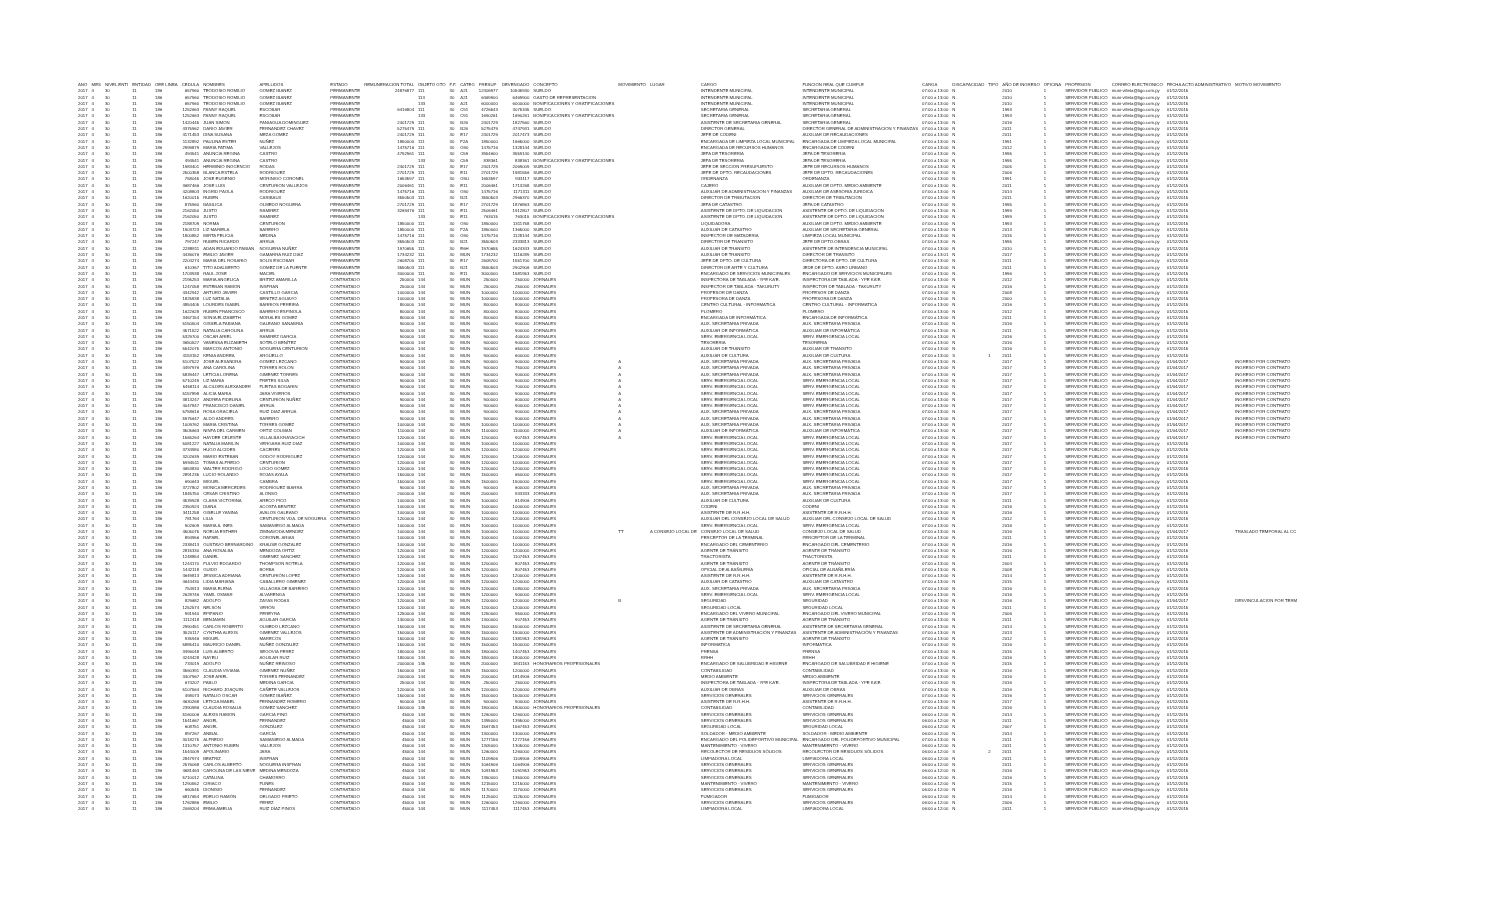| ANO | MES | NIVEL ENTI | ENTIDAD | OEE LINEA | CEDULA | NOMBRES | APELLIDOS | ESTADO | REMUNERACION TOTAL | OBJETO GTO | F.F. | CATEG | PRESUP | DEVENGADO | CONCEPTO | MOVIMIENTO | LUGAR | CARGO | FUNCION REAL QUE CUMPLE | CARGA | DISCAPACIDAD | TIPO | AÑO DE INGRESO | OFICINA | PROFESION | CORREO ELECTRONICO | FECHA ACTO ADMINISTRATIVO | MOTIVO MOVIMIENTO |
| --- | --- | --- | --- | --- | --- | --- | --- | --- | --- | --- | --- | --- | --- | --- | --- | --- | --- | --- | --- | --- | --- | --- | --- | --- | --- | --- | --- | --- |
| 2017 | 4 | 30 | 11 | 186 | 657960 | TEODOSIO ROMILIO | GOMEZ IBANEZ | PERMANENTE | 24876877 | 111 | 30 | A21 | 12406977 | 10545930 | SUELDO | | | INTENDENTE MUNICIPAL | INTENDENTE MUNICIPAL | 07:00 a 13:00 | N | | 2010 | 1 | SERVIDOR PUBLICO | muni-villeta@tigo.com.py | 01/12/2015 | |
| 2017 | 4 | 30 | 11 | 186 | 657960 | TEODOSIO ROMILIO | GOMEZ IBANEZ | PERMANENTE | | 113 | 30 | A21 | 6469900 | 6469900 | GASTO DE REPRESENTACION | | | INTENDENTE MUNICIPAL | INTENDENTE MUNICIPAL | 07:00 a 13:00 | N | | 2010 | 1 | SERVIDOR PUBLICO | muni-villeta@tigo.com.py | 01/12/2015 | |
| 2017 | 4 | 30 | 11 | 186 | 657960 | TEODOSIO ROMILIO | GOMEZ IBANEZ | PERMANENTE | | 133 | 30 | A21 | 6000000 | 6000000 | BONIFICACIONES Y GRATIFICACIONES | | | INTENDENTE MUNICIPAL | INTENDENTE MUNICIPAL | 07:00 a 13:00 | N | | 2010 | 1 | SERVIDOR PUBLICO | muni-villeta@tigo.com.py | 01/12/2015 | |
| 2017 | 4 | 30 | 11 | 186 | 1252663 | FANNY RAQUEL | ESCOBAR | PERMANENTE | 6416804 | 111 | 30 | C91 | 4726543 | 3075345 | SUELDO | | | SECRETARIA GENERAL | SECRETARIA GENERAL | 07:00 a 13:00 | N | | 1993 | 1 | SERVIDOR PUBLICO | muni-villeta@tigo.com.py | 01/12/2015 | |
| 2017 | 4 | 30 | 11 | 186 | 1252663 | FANNY RAQUEL | ESCOBAR | PERMANENTE | | 133 | 30 | C91 | 1690261 | 1690261 | BONIFICACIONES Y GRATIFICACIONES | | | SECRETARIA GENERAL | SECRETARIA GENERAL | 07:00 a 13:00 | N | | 1993 | 1 | SERVIDOR PUBLICO | muni-villeta@tigo.com.py | 01/12/2015 | |
| 2017 | 4 | 30 | 11 | 186 | 1420445 | JUAN SIMON | PANIAGUA DOMINGUEZ | PERMANENTE | 2401729 | 111 | 30 | B26 | 2401729 | 1827560 | SUELDO | | | ASISTENTE DE SECRETARIA GENERAL | SECRETARIA GENERAL | 07:00 a 13:00 | N | | 2016 | 1 | SERVIDOR PUBLICO | muni-villeta@tigo.com.py | 01/12/2015 | |
| 2017 | 4 | 30 | 11 | 186 | 4375962 | DARIO JAVIER | FERNANDEZ CHAVEZ | PERMANENTE | 5275479 | 111 | 30 | B26 | 5275479 | 4747931 | SUELDO | | | DIRECTOR GENERAL | DIRECTOR GENERAL DE ADMINISTRACION Y FINANZAS | 07:00 a 13:00 | N | | 2011 | 1 | SERVIDOR PUBLICO | muni-villeta@tigo.com.py | 01/12/2015 | |
| 2017 | 4 | 30 | 11 | 186 | 4171453 | DINA SUSANA | MEZA GOMEZ | PERMANENTE | 2401729 | 111 | 30 | E17 | 2401729 | 2017473 | SUELDO | | | JEFE DE CODENI | AUXILIAR DE RECAUDACIONES | 07:00 a 13:00 | N | | 2011 | 1 | SERVIDOR PUBLICO | muni-villeta@tigo.com.py | 01/12/2015 | |
| 2017 | 4 | 30 | 11 | 186 | 1132892 | PAULINA ESTER | NUÑEZ | PERMANENTE | 1850000 | 111 | 30 | F2A | 1850000 | 1665000 | SUELDO | | | ENCARGADA DE LIMPIEZA LOCAL MUNICIPAL | ENCARGADA DE LIMPIEZA LOCAL MUNICIPAL | 07:00 a 13:00 | N | | 1991 | 1 | SERVIDOR PUBLICO | muni-villeta@tigo.com.py | 01/12/2015 | |
| 2017 | 4 | 30 | 11 | 186 | 2999879 | MARIA FATIMA | VALLEJOS | PERMANENTE | 1475716 | 111 | 30 | G90 | 1475716 | 1328144 | SUELDO | | | ENCARGADA DE RECURSOS HUMANOS | ENCARGADA DE CODENI | 07:00 a 13:00 | N | | 2012 | 1 | SERVIDOR PUBLICO | muni-villeta@tigo.com.py | 01/12/2015 | |
| 2017 | 4 | 30 | 11 | 186 | 494541 | ANUNCIA REGINA | CASTRO | PERMANENTE | 4792961 | 111 | 30 | C59 | 3954600 | 3559140 | SUELDO | | | JEFA DE TESORERIA | JEFA DE TESORERIA | 07:00 a 13:00 | N | | 1995 | 1 | SERVIDOR PUBLICO | muni-villeta@tigo.com.py | 01/12/2015 | |
| 2017 | 4 | 30 | 11 | 186 | 494541 | ANUNCIA REGINA | CASTRO | PERMANENTE | | 133 | 30 | C59 | 838361 | 838361 | BONIFICACIONES Y GRATIFICACIONES | | | JEFA DE TESORERIA | JEFA DE TESORERIA | 07:00 a 13:00 | N | | 1995 | 1 | SERVIDOR PUBLICO | muni-villeta@tigo.com.py | 01/12/2015 | |
| 2017 | 4 | 30 | 11 | 186 | 1983401 | HERMINIO INOCENCIO | RODAS | PERMANENTE | 2401729 | 111 | 30 | E17 | 2401729 | 2069009 | SUELDO | | | JEFE DE SECCION PRESUPUESTO | JEFE DE RECURSOS HUMANOS | 07:00 a 13:00 | N | | 2005 | 1 | SERVIDOR PUBLICO | muni-villeta@tigo.com.py | 01/12/2015 | |
| 2017 | 4 | 30 | 11 | 186 | 2500358 | BLANCA ESTELA | RODRIGUEZ | PERMANENTE | 2701729 | 111 | 30 | E11 | 2701729 | 1981556 | SUELDO | | | JEFE DE DPTO. RECAUDACIONES | JEFE DE DPTO. RECAUDACIONES | 07:00 a 13:00 | N | | 2006 | 1 | SERVIDOR PUBLICO | muni-villeta@tigo.com.py | 01/12/2015 | |
| 2017 | 4 | 30 | 11 | 186 | 758045 | JOSE EUGENIO | MORINIGO CORONEL | PERMANENTE | 1653597 | 111 | 30 | G9U | 1653597 | 933117 | SUELDO | | | ORDENANZA | ORDENANZA | 07:00 a 13:00 | N | | 1991 | 1 | SERVIDOR PUBLICO | muni-villeta@tigo.com.py | 01/12/2015 | |
| 2017 | 4 | 30 | 11 | 186 | 3687466 | JOSE LUIS | CENTURION VALLEJOS | PERMANENTE | 2006461 | 111 | 30 | E11 | 2006461 | 1713268 | SUELDO | | | CAJERO | AUXILIAR DE DPTO. MEDIO AMBIENTE | 07:00 a 13:00 | N | | 2011 | 1 | SERVIDOR PUBLICO | muni-villeta@tigo.com.py | 01/12/2015 | |
| 2017 | 4 | 30 | 11 | 186 | 4208803 | INGRID PAOLA | RODRIGUEZ | PERMANENTE | 1475716 | 111 | 30 | G90 | 1475716 | 1171311 | SUELDO | | | AUXILIAR DE ADMINISTRACION Y FINANZAS | AUXILIAR DE ASESORIA JURIDICA | 07:00 a 13:00 | N | | 2014 | 1 | SERVIDOR PUBLICO | muni-villeta@tigo.com.py | 01/12/2015 | |
| 2017 | 4 | 30 | 11 | 186 | 1620015 | RUBEN | CARIBAUX | PERMANENTE | 3550503 | 111 | 30 | B21 | 3550503 | 2966370 | SUELDO | | | DIRECTOR DE TRIBUTACION | DIRECTOR DE TRIBUTACION | 07:00 a 13:00 | N | | 2011 | 1 | SERVIDOR PUBLICO | muni-villeta@tigo.com.py | 01/12/2015 | |
| 2017 | 4 | 30 | 11 | 186 | 875960 | BASILICA | OLMEDO NOGUERA | PERMANENTE | 2701729 | 111 | 30 | E17 | 2701729 | 1876863 | SUELDO | | | JEFA DE CATASTRO | JEFA DE CATASTRO | 07:00 a 13:00 | N | | 1995 | 1 | SERVIDOR PUBLICO | muni-villeta@tigo.com.py | 01/12/2015 | |
| 2017 | 4 | 30 | 11 | 186 | 2162050 | JUSTO | RAMIREZ | PERMANENTE | 3269476 | 111 | 30 | E11 | 2506461 | 1912807 | SUELDO | | | ASISTENTE DE DPTO. DE LIQUIDACION | ASISTENTE DE DPTO. DE LIQUIDACION | 07:00 a 13:00 | N | | 1999 | 1 | SERVIDOR PUBLICO | muni-villeta@tigo.com.py | 01/12/2015 | |
| 2017 | 4 | 30 | 11 | 186 | 2162050 | JUSTO | RAMIREZ | PERMANENTE | | 133 | 30 | E11 | 763015 | 763015 | BONIFICACIONES Y GRATIFICACIONES | | | ASISTENTE DE DPTO. DE LIQUIDACION | ASISTENTE DE DPTO. DE LIQUIDACION | 07:00 a 13:00 | N | | 1999 | 1 | SERVIDOR PUBLICO | muni-villeta@tigo.com.py | 01/12/2015 | |
| 2017 | 4 | 30 | 11 | 186 | 2188709 | NORMA | CENTURION | PERMANENTE | 1850000 | 111 | 30 | G90 | 1850000 | 1311758 | SUELDO | | | LIQUIDADORA | AUXILIAR DE DPTO. MEDIO AMBIENTE | 07:00 a 13:00 | N | | 1993 | 1 | SERVIDOR PUBLICO | muni-villeta@tigo.com.py | 01/12/2015 | |
| 2017 | 4 | 30 | 11 | 186 | 1903723 | LIZ MARIELA | BAREIRO | PERMANENTE | 1850000 | 111 | 30 | F2A | 1850000 | 1365000 | SUELDO | | | AUXILIAR DE CATASTRO | AUXILIAR DE SECRETARIA GENERAL | 07:00 a 13:00 | N | | 2013 | 1 | SERVIDOR PUBLICO | muni-villeta@tigo.com.py | 01/12/2015 | |
| 2017 | 4 | 30 | 11 | 186 | 1800852 | MIRTA FELICIA | MEDINA | PERMANENTE | 1475716 | 111 | 30 | G90 | 1475716 | 1128144 | SUELDO | | | INSPECTOR DE MATADERIA | LIMPIEZA LOCAL MUNICIPAL | 07:00 a 13:00 | N | | 2015 | 1 | SERVIDOR PUBLICO | muni-villeta@tigo.com.py | 01/12/2015 | |
| 2017 | 4 | 30 | 11 | 186 | 797247 | RUBEN RICARDO | ARRUA | PERMANENTE | 3550503 | 111 | 30 | B21 | 3550503 | 2333813 | SUELDO | | | DIRECTOR DE TRANSITO | JEFE DE DPTO.OBRAS | 07:00 a 13:00 | N | | 1995 | 1 | SERVIDOR PUBLICO | muni-villeta@tigo.com.py | 01/12/2015 | |
| 2017 | 4 | 30 | 11 | 186 | 2288811 | ADAN EDUARDO FABIAN | NOGUERA NUÑEZ | PERMANENTE | 1970655 | 111 | 30 | E6H | 1970655 | 1624343 | SUELDO | | | AUXILIAR DE TRANSITO | ASISTENTE DE INTENDENCIA MUNICIPAL | 07:00 a 13:00 | N | | 2010 | 1 | SERVIDOR PUBLICO | muni-villeta@tigo.com.py | 01/12/2015 | |
| 2017 | 4 | 30 | 11 | 186 | 4436076 | EMILIO JAVIER | GAMARRA RUIZ DIAZ | PERMANENTE | 1734232 | 111 | 30 | MUN | 1734232 | 1116289 | SUELDO | | | AUXILIAR DE TRANSITO | DIRECTOR DE TRANSITO | 07:00 a 13:01 | N | | 2017 | 1 | SERVIDOR PUBLICO | muni-villeta@tigo.com.py | 01/12/2015 | |
| 2017 | 4 | 30 | 11 | 186 | 2204274 | MARIA DEL ROSARIO | SOLIS ESCOBAR | PERMANENTE | 2608700 | 111 | 30 | E17 | 2608700 | 1551700 | SUELDO | | | JEFE DE DPTO. DE CULTURA | DIRECTORA DE DPTO. DE CULTURA | 07:00 a 13:00 | N | | 2011 | 1 | SERVIDOR PUBLICO | muni-villeta@tigo.com.py | 01/12/2015 | |
| 2017 | 4 | 30 | 11 | 186 | 610367 | TITO ADALBERTO | GOMEZ DE LA FUENTE | PERMANENTE | 3550503 | 111 | 30 | B21 | 3550503 | 2902906 | SUELDO | | | DIRECTOR DE ARTE Y CULTURA | JEDE DE DPTO. ASEO URBANO | 07:00 a 13:00 | N | | 2011 | 1 | SERVIDOR PUBLICO | muni-villeta@tigo.com.py | 01/12/2015 | |
| 2017 | 4 | 30 | 11 | 186 | 1703938 | RAUL JOSE | MACIEL | PERMANENTE | 3000000 | 111 | 30 | E11 | 3000000 | 1581953 | SUELDO | | | ENCARGADO DE SERVICIOS MUNICIPALES | ENCARGADO DE SERVICIOS MUNICIPALES | 07:00 a 13:00 | N | | 1996 | 1 | SERVIDOR PUBLICO | muni-villeta@tigo.com.py | 01/12/2015 | |
| 2017 | 4 | 30 | 11 | 186 | 2195253 | MARIA ANGELICA | BRITEZ AMARILLA | CONTRATADO | 250000 | 144 | 30 | MUN | 250000 | 250000 | JORNALES | | | INSPECTORA DE TABLADA - YPE KA'E. | INSPECTORA DE TABLADA - YPE KA'E. | 07:00 a 13:00 | N | | 2012 | 1 | SERVIDOR PUBLICO | muni-villeta@tigo.com.py | 01/12/2015 | |
| 2017 | 4 | 30 | 11 | 186 | 1247058 | ESTEBAN RAMON | INSFRAN | CONTRATADO | 250000 | 144 | 30 | MUN | 250000 | 250000 | JORNALES | | | INSPECTOR DE TABLADA - TAKURUTY | INSPECTOR DE TABLADA - TAKURUTY | 07:00 a 13:00 | N | | 2016 | 1 | SERVIDOR PUBLICO | muni-villeta@tigo.com.py | 01/12/2015 | |
| 2017 | 4 | 30 | 11 | 186 | 4342942 | ARTURO JAVIER | CASTILLO GARCIA | CONTRATADO | 1000000 | 144 | 30 | MUN | 1000000 | 1000000 | JORNALES | | | PROFESOR DE DANZA | PROFESOR DE DANZA | 07:00 a 13:00 | N | | 2008 | 1 | SERVIDOR PUBLICO | muni-villeta@tigo.com.py | 01/12/2015 | |
| 2017 | 4 | 30 | 11 | 186 | 1825838 | LUZ NATALIA | BENITEZ AGUAYO | CONTRATADO | 1000000 | 144 | 30 | MUN | 1000000 | 1000000 | JORNALES | | | PROFESORA DE DANZA | PROFESORA DE DANZA | 07:00 a 13:00 | N | | 2000 | 1 | SERVIDOR PUBLICO | muni-villeta@tigo.com.py | 01/12/2015 | |
| 2017 | 4 | 30 | 11 | 186 | 4854405 | LOURDES ISABEL | BARRIOS PEREIRA | CONTRATADO | 800000 | 144 | 30 | MUN | 800000 | 800000 | JORNALES | | | CENTRO CULTURAL - INFORMATICA | CENTRO CULTURAL - INFORMATICA | 07:00 a 13:00 | N | | 2016 | 1 | SERVIDOR PUBLICO | muni-villeta@tigo.com.py | 01/12/2015 | |
| 2017 | 4 | 30 | 11 | 186 | 1622628 | RUBEN FRANCISCO | BAREIRO ESPINOLA | CONTRATADO | 800000 | 144 | 30 | MUN | 800000 | 800000 | JORNALES | | | PLOMERO | PLOMERO | 07:00 a 13:00 | N | | 2012 | 1 | SERVIDOR PUBLICO | muni-villeta@tigo.com.py | 01/12/2015 | |
| 2017 | 4 | 30 | 11 | 186 | 3467154 | SONIA ELIZABETH | MORALES GOMEZ | CONTRATADO | 800000 | 144 | 30 | MUN | 800000 | 800000 | JORNALES | | | ENCARGADA DE INFORMÁTICA | ENCARGADA DE INFORMÁTICA | 07:00 a 13:00 | N | | 2011 | 1 | SERVIDOR PUBLICO | muni-villeta@tigo.com.py | 01/12/2015 | |
| 2017 | 4 | 30 | 11 | 186 | 5150504 | GISSELA FABIANA | GALEANO SANABRIA | CONTRATADO | 900000 | 144 | 30 | MUN | 900000 | 900000 | JORNALES | | | AUX. SECRETARIA PRIVADA | AUX. SECRETARIA PRIVADA | 07:00 a 13:00 | N | | 2016 | 1 | SERVIDOR PUBLICO | muni-villeta@tigo.com.py | 01/12/2015 | |
| 2017 | 4 | 30 | 11 | 186 | 4571522 | NATALIA CAROLINA | ARRUA | CONTRATADO | 900000 | 144 | 30 | MUN | 900000 | 900000 | JORNALES | | | AUXILIAR DE INFORMÁTICA | AUXILIAR DE INFORMÁTICA | 07:00 a 13:00 | N | | 2011 | 1 | SERVIDOR PUBLICO | muni-villeta@tigo.com.py | 01/12/2015 | |
| 2017 | 4 | 30 | 11 | 186 | 5329700 | OSCAR ARIEL | RAMIREZ GARCIA | CONTRATADO | 900000 | 144 | 30 | MUN | 900000 | 400000 | JORNALES | | | SERV. EMERGENCIA LOCAL | SERV. EMERGENCIA LOCAL | 07:00 a 13:00 | N | | 2016 | 1 | SERVIDOR PUBLICO | muni-villeta@tigo.com.py | 01/12/2015 | |
| 2017 | 4 | 30 | 11 | 186 | 3650527 | VANESSA ELIZABETH | SOTELO BENÍTEZ | CONTRATADO | 900000 | 144 | 30 | MUN | 900000 | 900000 | JORNALES | | | TESORERIA | TESORERIA | 07:00 a 13:00 | N | | 2016 | 1 | SERVIDOR PUBLICO | muni-villeta@tigo.com.py | 01/12/2015 | |
| 2017 | 4 | 30 | 11 | 186 | 5542075 | MARCOS ANTONIO | NOGUERA CENTURION | CONTRATADO | 900000 | 144 | 30 | MUN | 900000 | 650000 | JORNALES | | | AUXILIAR DE TRANSITO | AUXILIAR DE TRANSITO | 07:00 a 13:00 | N | | 2016 | 1 | SERVIDOR PUBLICO | muni-villeta@tigo.com.py | 01/12/2015 | |
| 2017 | 4 | 30 | 11 | 186 | 4153152 | KENIA ANDREA | ARGÜELLO | CONTRATADO | 900000 | 144 | 30 | MUN | 900000 | 600000 | JORNALES | | | AUXILIAR DE CULTURA | AUXILIAR DE CULTURA | 07:00 a 13:00 | S | 1 | 2011 | 1 | SERVIDOR PUBLICO | muni-villeta@tigo.com.py | 01/12/2015 | |
| 2017 | 4 | 30 | 11 | 186 | 5107522 | JOSE ALEXANDRA | GOMEZ LEZCANO | CONTRATADO | 900000 | 144 | 30 | MUN | 900000 | 900000 | JORNALES | A | | AUX. SECRETARIA PRIVADA | AUX. SECRETARIA PRIVADA | 07:00 a 13:00 | N | | 2017 | 1 | SERVIDOR PUBLICO | muni-villeta@tigo.com.py | 01/04/2017 | INGRESO POR CONTRATO |
| 2017 | 4 | 30 | 11 | 186 | 4497976 | ANA CAROLINA | TORRES ROLON | CONTRATADO | 900000 | 144 | 30 | MUN | 900000 | 750000 | JORNALES | A | | AUX. SECRETARIA PRIVADA | AUX. SECRETARIA PRIVADA | 07:00 a 13:00 | N | | 2017 | 1 | SERVIDOR PUBLICO | muni-villeta@tigo.com.py | 01/04/2017 | INGRESO POR CONTRATO |
| 2017 | 4 | 30 | 11 | 186 | 5839447 | LETICIA LORENA | GIMENEZ TORRES | CONTRATADO | 900000 | 144 | 30 | MUN | 900000 | 900000 | JORNALES | A | | AUX. SECRETARIA PRIVADA | AUX. SECRETARIA PRIVADA | 07:00 a 13:00 | N | | 2017 | 1 | SERVIDOR PUBLICO | muni-villeta@tigo.com.py | 01/04/2017 | INGRESO POR CONTRATO |
| 2017 | 4 | 30 | 11 | 186 | 5710249 | LIZ MARIA | FRETES SILVA | CONTRATADO | 900000 | 144 | 30 | MUN | 900000 | 900000 | JORNALES | A | | SERV. EMERGENCIA LOCAL | SERV. EMERGENCIA LOCAL | 07:00 a 13:00 | N | | 2017 | 1 | SERVIDOR PUBLICO | muni-villeta@tigo.com.py | 01/04/2017 | INGRESO POR CONTRATO |
| 2017 | 4 | 30 | 11 | 186 | 5458114 | ALCILDES ALEXANDER | FLEITAS BOGARIN | CONTRATADO | 900000 | 144 | 30 | MUN | 900000 | 700000 | JORNALES | A | | SERV. EMERGENCIA LOCAL | SERV. EMERGENCIA LOCAL | 07:00 a 13:00 | N | | 2017 | 1 | SERVIDOR PUBLICO | muni-villeta@tigo.com.py | 01/04/2017 | INGRESO POR CONTRATO |
| 2017 | 4 | 30 | 11 | 186 | 5157898 | ALICIA MARIA | JARA VIVEROS | CONTRATADO | 900000 | 144 | 30 | MUN | 900000 | 900000 | JORNALES | A | | SERV. EMERGENCIA LOCAL | SERV. EMERGENCIA LOCAL | 07:00 a 13:00 | N | | 2017 | 1 | SERVIDOR PUBLICO | muni-villeta@tigo.com.py | 01/04/2017 | INGRESO POR CONTRATO |
| 2017 | 4 | 30 | 11 | 186 | 3813247 | ANDREA FIDELINA | CENTURION NUÑEZ | CONTRATADO | 900000 | 144 | 30 | MUN | 900000 | 600000 | JORNALES | A | | SERV. EMERGENCIA LOCAL | SERV. EMERGENCIA LOCAL | 07:00 a 13:00 | N | | 2017 | 1 | SERVIDOR PUBLICO | muni-villeta@tigo.com.py | 01/04/2017 | INGRESO POR CONTRATO |
| 2017 | 4 | 30 | 11 | 186 | 4047847 | FRANCISCO DANIEL | ARRUA | CONTRATADO | 900000 | 144 | 30 | MUN | 900000 | 900000 | JORNALES | A | | SERV. EMERGENCIA LOCAL | SERV. EMERGENCIA LOCAL | 07:00 a 13:00 | N | | 2017 | 1 | SERVIDOR PUBLICO | muni-villeta@tigo.com.py | 01/04/2017 | INGRESO POR CONTRATO |
| 2017 | 4 | 30 | 11 | 186 | 5758616 | ROSA GRACIELA | RUIZ DIAZ ARRUA | CONTRATADO | 900000 | 144 | 30 | MUN | 900000 | 900000 | JORNALES | A | | AUX. SECRETARIA PRIVADA | AUX. SECRETARIA PRIVADA | 07:00 a 13:00 | N | | 2017 | 1 | SERVIDOR PUBLICO | muni-villeta@tigo.com.py | 01/04/2017 | INGRESO POR CONTRATO |
| 2017 | 4 | 30 | 11 | 186 | 5975647 | ALDO ANDRES | BAREIRO | CONTRATADO | 900000 | 144 | 30 | MUN | 900000 | 900000 | JORNALES | A | | AUX. SECRETARIA PRIVADA | AUX. SECRETARIA PRIVADA | 07:00 a 13:00 | N | | 2017 | 1 | SERVIDOR PUBLICO | muni-villeta@tigo.com.py | 01/04/2017 | INGRESO POR CONTRATO |
| 2017 | 4 | 30 | 11 | 186 | 1009762 | MARIA CRISTINA | TORRES GOMEZ | CONTRATADO | 1000000 | 144 | 30 | MUN | 1000000 | 1000000 | JORNALES | A | | AUX. SECRETARIA PRIVADA | AUX. SECRETARIA PRIVADA | 07:00 a 13:00 | N | | 2017 | 1 | SERVIDOR PUBLICO | muni-villeta@tigo.com.py | 01/04/2017 | INGRESO POR CONTRATO |
| 2017 | 4 | 30 | 11 | 186 | 3505663 | NINFA DEL CARMEN | ORTIZ COLMAN | CONTRATADO | 1100000 | 144 | 30 | MUN | 1100000 | 1100000 | JORNALES | A | | AUXILIAR DE INFORMÁTICA | AUXILIAR DE INFORMÁTICA | 07:00 a 13:00 | N | | 2017 | 1 | SERVIDOR PUBLICO | muni-villeta@tigo.com.py | 01/04/2017 | INGRESO POR CONTRATO |
| 2017 | 4 | 30 | 11 | 186 | 1565264 | HAYDEE CELESTE | VILLALBA KRAYACICH | CONTRATADO | 1200000 | 144 | 30 | MUN | 1200000 | 907453 | JORNALES | A | | SERV. EMERGENCIA LOCAL | SERV. EMERGENCIA LOCAL | 07:00 a 13:00 | N | | 2017 | 1 | SERVIDOR PUBLICO | muni-villeta@tigo.com.py | 01/04/2017 | INGRESO POR CONTRATO |
| 2017 | 4 | 30 | 11 | 186 | 5081227 | NATALIA MARILIN | VERGARA RUIZ DIAZ | CONTRATADO | 1000000 | 144 | 30 | MUN | 1000000 | 1000000 | JORNALES | | | SERV. EMERGENCIA LOCAL | SERV. EMERGENCIA LOCAL | 07:00 a 13:00 | N | | 2017 | 1 | SERVIDOR PUBLICO | muni-villeta@tigo.com.py | 01/12/2015 | |
| 2017 | 4 | 30 | 11 | 186 | 3734980 | HUGO ALCIDES | CACERES | CONTRATADO | 1200000 | 144 | 30 | MUN | 1200000 | 1200000 | JORNALES | | | SERV. EMERGENCIA LOCAL | SERV. EMERGENCIA LOCAL | 07:00 a 13:00 | N | | 2017 | 1 | SERVIDOR PUBLICO | muni-villeta@tigo.com.py | 01/12/2015 | |
| 2017 | 4 | 30 | 11 | 186 | 3202639 | MARIO ESTEBAN | GODOY RODRIGUEZ | CONTRATADO | 1200000 | 144 | 30 | MUN | 1200000 | 1200000 | JORNALES | | | SERV. EMERGENCIA LOCAL | SERV. EMERGENCIA LOCAL | 07:00 a 13:00 | N | | 2017 | 1 | SERVIDOR PUBLICO | muni-villeta@tigo.com.py | 01/12/2015 | |
| 2017 | 4 | 30 | 11 | 186 | 5994511 | TOMAS ALFREDO | CENTURION | CONTRATADO | 1200000 | 144 | 30 | MUN | 1200000 | 1000000 | JORNALES | | | SERV. EMERGENCIA LOCAL | SERV. EMERGENCIA LOCAL | 07:00 a 13:00 | N | | 2017 | 1 | SERVIDOR PUBLICO | muni-villeta@tigo.com.py | 01/12/2015 | |
| 2017 | 4 | 30 | 11 | 186 | 4653830 | WALTER RODRIGO | LOCIO GOMEZ | CONTRATADO | 1200000 | 144 | 30 | MUN | 1200000 | 1200000 | JORNALES | | | SERV. EMERGENCIA LOCAL | SERV. EMERGENCIA LOCAL | 07:00 a 13:00 | N | | 2017 | 1 | SERVIDOR PUBLICO | muni-villeta@tigo.com.py | 01/12/2015 | |
| 2017 | 4 | 30 | 11 | 186 | 2891235 | LUCIO ROLANDO | ROJAS AYALA | CONTRATADO | 1500000 | 144 | 30 | MUN | 1500000 | 650000 | JORNALES | | | SERV. EMERGENCIA LOCAL | SERV. EMERGENCIA LOCAL | 07:00 a 13:00 | N | | 2017 | 1 | SERVIDOR PUBLICO | muni-villeta@tigo.com.py | 01/12/2015 | |
| 2017 | 4 | 30 | 11 | 186 | 690643 | MIGUEL | CAMBRA | CONTRATADO | 1500000 | 144 | 30 | MUN | 1500000 | 1500000 | JORNALES | | | SERV. EMERGENCIA LOCAL | SERV. EMERGENCIA LOCAL | 07:00 a 13:00 | N | | 2017 | 1 | SERVIDOR PUBLICO | muni-villeta@tigo.com.py | 01/12/2015 | |
| 2017 | 4 | 30 | 11 | 186 | 3727802 | MONICA MERCEDES | RODRIGUEZ IBARRA | CONTRATADO | 900000 | 144 | 30 | MUN | 900000 | 600000 | JORNALES | | | AUX. SECRETARIA PRIVADA | AUX. SECRETARIA PRIVADA | 07:00 a 13:00 | N | | 2017 | 1 | SERVIDOR PUBLICO | muni-villeta@tigo.com.py | 01/12/2015 | |
| 2017 | 4 | 30 | 11 | 186 | 1845750 | CESAR CRISTINO | ALONSO | CONTRATADO | 2000000 | 144 | 30 | MUN | 2000000 | 933333 | JORNALES | | | AUX. SECRETARIA PRIVADA | AUX. SECRETARIA PRIVADA | 07:00 a 13:00 | N | | 2017 | 1 | SERVIDOR PUBLICO | muni-villeta@tigo.com.py | 01/12/2015 | |
| 2017 | 4 | 30 | 11 | 186 | 4539928 | CLARA VICTORINA | ARECO PICO | CONTRATADO | 1000000 | 144 | 30 | MUN | 1000000 | 814906 | JORNALES | | | AUXILIAR DE CULTURA | AUXILIAR DE CULTURA | 07:00 a 13:00 | N | | 2011 | 1 | SERVIDOR PUBLICO | muni-villeta@tigo.com.py | 01/12/2015 | |
| 2017 | 4 | 30 | 11 | 186 | 2350924 | DIANA | ACOSTA BENITEZ | CONTRATADO | 1000000 | 144 | 30 | MUN | 1000000 | 1000000 | JORNALES | | | CODENI | CODENI | 07:00 a 13:00 | N | | 2016 | 1 | SERVIDOR PUBLICO | muni-villeta@tigo.com.py | 01/12/2015 | |
| 2017 | 4 | 30 | 11 | 186 | 3411258 | GISELLE YANINA | AVALOS GALEANO | CONTRATADO | 1000000 | 144 | 30 | MUN | 1000000 | 1000000 | JORNALES | | | ASISTENTE DE R.R.H.H. | ASISTENTE DE R.R.H.H. | 07:00 a 13:00 | N | | 2016 | 1 | SERVIDOR PUBLICO | muni-villeta@tigo.com.py | 01/12/2015 | |
| 2017 | 4 | 30 | 11 | 186 | 781764 | LILIA | CENTURION VDA. DE NOGUERA | CONTRATADO | 1200000 | 144 | 30 | MUN | 1200000 | 1200000 | JORNALES | | | AUXILIAR DEL CONSEJO LOCAL DE SALUD | AUXILIAR DEL CONSEJO LOCAL DE SALUD | 07:00 a 13:00 | N | | 2012 | 1 | SERVIDOR PUBLICO | muni-villeta@tigo.com.py | 01/12/2015 | |
| 2017 | 4 | 30 | 11 | 186 | 902609 | MARIA A. INES | SAMANIEGO ALMADA | CONTRATADO | 1000000 | 144 | 30 | MUN | 1000000 | 1000000 | JORNALES | | | SERV. EMERGENCIA LOCAL | SERV. EMERGENCIA LOCAL | 07:00 a 13:00 | N | | 2016 | 1 | SERVIDOR PUBLICO | muni-villeta@tigo.com.py | 01/12/2015 | |
| 2017 | 4 | 30 | 11 | 186 | 4505075 | NOELIA ESTHER | ZIMNAVODA MENDEZ | CONTRATADO | 1000000 | 144 | 30 | MUN | 1000000 | 1000000 | JORNALES | TT | A CONSEJO LOCAL DE | CONSEJO LOCAL DE SALUD | CONSEJO LOCAL DE SALUD | 07:00 a 13:00 | N | | 2016 | 1 | SERVIDOR PUBLICO | muni-villeta@tigo.com.py | 01/04/2017 | TRASLADO TEMPORAL AL CC |
| 2017 | 4 | 30 | 11 | 186 | 894956 | RAFAEL | CORONEL ARIAS | CONTRATADO | 1000000 | 144 | 30 | MUN | 1000000 | 1000000 | JORNALES | | | PERCEPTOR DE LA TERMINAL | PERCEPTOR DE LA TERMINAL | 07:00 a 13:00 | N | | 2011 | 1 | SERVIDOR PUBLICO | muni-villeta@tigo.com.py | 01/12/2015 | |
| 2017 | 4 | 30 | 11 | 186 | 2338413 | GUSTAVO BERNARDINO | KRAUSE GONZALEZ | CONTRATADO | 1000000 | 144 | 30 | MUN | 1000000 | 1000000 | JORNALES | | | ENCARGADO DEL CEMENTERIO | ENCARGADO DEL CEMENTERIO | 07:00 a 13:00 | N | | 2016 | 1 | SERVIDOR PUBLICO | muni-villeta@tigo.com.py | 01/12/2015 | |
| 2017 | 4 | 30 | 11 | 186 | 2815330 | ANA ROSALBA | MENDOZA ORTIZ | CONTRATADO | 1200000 | 144 | 30 | MUN | 1200000 | 1200000 | JORNALES | | | AGENTE DE TRÁNSITO | AGENTE DE TRÁNSITO | 07:00 a 13:00 | N | | 2016 | 1 | SERVIDOR PUBLICO | muni-villeta@tigo.com.py | 01/12/2015 | |
| 2017 | 4 | 30 | 11 | 186 | 1248854 | DANIEL | GIMENEZ SANCHEZ | CONTRATADO | 1200000 | 144 | 30 | MUN | 1200000 | 1107453 | JORNALES | | | TRACTORISTA | TRACTORISTA | 07:00 a 13:00 | N | | 2011 | 1 | SERVIDOR PUBLICO | muni-villeta@tigo.com.py | 01/12/2015 | |
| 2017 | 4 | 30 | 11 | 186 | 1244170 | FULVIO EDGARDO | THOMPSON ROTELA | CONTRATADO | 1200000 | 144 | 30 | MUN | 1200000 | 807453 | JORNALES | | | AGENTE DE TRÁNSITO | AGENTE DE TRÁNSITO | 07:00 a 13:00 | N | | 2004 | 1 | SERVIDOR PUBLICO | muni-villeta@tigo.com.py | 01/12/2015 | |
| 2017 | 4 | 30 | 11 | 186 | 1442118 | GUIDO | BORBA | CONTRATADO | 1200000 | 144 | 30 | MUN | 1200000 | 807453 | JORNALES | | | OFICIAL DE ALBAÑILERÍA | OFICIAL DE ALBAÑILERÍA | 07:00 a 13:00 | N | | 2008 | 1 | SERVIDOR PUBLICO | muni-villeta@tigo.com.py | 01/12/2015 | |
| 2017 | 4 | 30 | 11 | 186 | 4649813 | JESSICA ADRIANA | CENTURIÓN LOPEZ | CONTRATADO | 1200000 | 144 | 30 | MUN | 1200000 | 1200000 | JORNALES | | | ASISTENTE DE R.R.H.H. | ASISTENTE DE R.R.H.H. | 07:00 a 13:00 | N | | 2014 | 1 | SERVIDOR PUBLICO | muni-villeta@tigo.com.py | 01/12/2015 | |
| 2017 | 4 | 30 | 11 | 186 | 4644430 | LIDIA MARIANA | CABALLERO GIMENEZ | CONTRATADO | 1200000 | 144 | 30 | MUN | 1200000 | 1200000 | JORNALES | | | AUXILIAR DE CATASTRO | AUXILIAR DE CATASTRO | 07:00 a 13:00 | N | | 2015 | 1 | SERVIDOR PUBLICO | muni-villeta@tigo.com.py | 01/12/2015 | |
| 2017 | 4 | 30 | 11 | 186 | 754913 | MARIA ELENA | VILLAGRA DE BAREIRO | CONTRATADO | 1200000 | 144 | 30 | MUN | 1200000 | 1080000 | JORNALES | | | AUX. SECRETARIA PRIVADA | AUX. SECRETARIA PRIVADA | 07:00 a 13:00 | N | | 2016 | 1 | SERVIDOR PUBLICO | muni-villeta@tigo.com.py | 01/12/2015 | |
| 2017 | 4 | 30 | 11 | 186 | 2628746 | YAMIL OSMAR | ALVARENGA | CONTRATADO | 1200000 | 144 | 30 | MUN | 1200000 | 900000 | JORNALES | | | SERV. EMERGENCIA LOCAL | SERV. EMERGENCIA LOCAL | 07:00 a 13:00 | N | | 2016 | 1 | SERVIDOR PUBLICO | muni-villeta@tigo.com.py | 01/12/2015 | |
| 2017 | 4 | 30 | 11 | 186 | 829682 | ADOLFO | ZAYAS RODAS | CONTRATADO | 1200000 | 144 | 30 | MUN | 1200000 | 1200000 | JORNALES | B | | SEGURIDAD | SEGURIDAD | 07:00 a 13:00 | N | | 2016 | 1 | SERVIDOR PUBLICO | muni-villeta@tigo.com.py | 01/04/2017 | DESVINCULACION POR TERM |
| 2017 | 4 | 30 | 11 | 186 | 1252574 | NELSON | VERÓN | CONTRATADO | 1200000 | 144 | 30 | MUN | 1200000 | 1200000 | JORNALES | | | SEGURIDAD LOCAL | SEGURIDAD LOCAL | 07:00 a 13:00 | N | | 2011 | 1 | SERVIDOR PUBLICO | muni-villeta@tigo.com.py | 01/12/2015 | |
| 2017 | 4 | 30 | 11 | 186 | 991940 | EPIFANIO | PEREYRA | CONTRATADO | 1250000 | 144 | 30 | MUN | 1250000 | 950000 | JORNALES | | | ENCARGADO DEL VIVERO MUNICIPAL | ENCARGADO DEL VIVERO MUNICIPAL | 07:00 a 13:00 | N | | 2006 | 1 | SERVIDOR PUBLICO | muni-villeta@tigo.com.py | 01/12/2015 | |
| 2017 | 4 | 30 | 11 | 186 | 1112418 | BENJAMIN | AGUILAR GARCIA | CONTRATADO | 1300000 | 144 | 30 | MUN | 1300000 | 907453 | JORNALES | | | AGENTE DE TRÁNSITO | AGENTE DE TRÁNSITO | 07:00 a 13:00 | N | | 2011 | 1 | SERVIDOR PUBLICO | muni-villeta@tigo.com.py | 01/12/2015 | |
| 2017 | 4 | 30 | 11 | 186 | 2990451 | CARLOS ROBERTO | OLMEDO LEZCANO | CONTRATADO | 1500000 | 144 | 30 | MUN | 1500000 | 1500000 | JORNALES | | | ASISTENTE DE SECRETARIA GENERAL | ASISTENTE DE SECRETARIA GENERAL | 07:00 a 13:00 | N | | 2014 | 1 | SERVIDOR PUBLICO | muni-villeta@tigo.com.py | 01/12/2015 | |
| 2017 | 4 | 30 | 11 | 186 | 3520117 | CYNTHIA ALEXIS | GIMENEZ VALLEJOS | CONTRATADO | 1500000 | 144 | 30 | MUN | 1500000 | 1500000 | JORNALES | | | ASISTENTE DE ADMINISTRACIÓN Y FINANZAS | ASISTENTE DE ADMINISTRACIÓN Y FINANZAS | 07:00 a 13:00 | N | | 2013 | 1 | SERVIDOR PUBLICO | muni-villeta@tigo.com.py | 01/12/2015 | |
| 2017 | 4 | 30 | 11 | 186 | 935946 | MIGUEL | MARECOS | CONTRATADO | 1500000 | 144 | 30 | MUN | 1500000 | 1381953 | JORNALES | | | AGENTE DE TRÁNSITO | AGENTE DE TRÁNSITO | 07:00 a 13:00 | N | | 2012 | 1 | SERVIDOR PUBLICO | muni-villeta@tigo.com.py | 01/12/2015 | |
| 2017 | 4 | 30 | 11 | 186 | 5885410 | MAURICIO DANIEL | NUÑEZ GONZALEZ | CONTRATADO | 1500000 | 144 | 30 | MUN | 1500000 | 1500000 | JORNALES | | | INFORMATICA | INFORMATICA | 07:00 a 13:00 | N | | 2016 | 1 | SERVIDOR PUBLICO | muni-villeta@tigo.com.py | 01/12/2015 | |
| 2017 | 4 | 30 | 11 | 186 | 3496048 | LUIS ALBERTO | SEGOVIA PEREZ | CONTRATADO | 1800000 | 144 | 30 | MUN | 1800000 | 1407453 | JORNALES | | | PRENSA | PRENSA | 07:00 a 13:00 | N | | 2015 | 1 | SERVIDOR PUBLICO | muni-villeta@tigo.com.py | 01/12/2015 | |
| 2017 | 4 | 30 | 11 | 186 | 4243428 | NAYELI | AGUILAR RUIZ | CONTRATADO | 1800000 | 144 | 30 | MUN | 1800000 | 1800000 | JORNALES | | | RRHH | RRHH | 07:00 a 13:00 | N | | 2016 | 1 | SERVIDOR PUBLICO | muni-villeta@tigo.com.py | 01/12/2015 | |
| 2017 | 4 | 30 | 11 | 186 | 733019 | ADOLFO | NUÑEZ REINOSO | CONTRATADO | 2000000 | 145 | 30 | MUN | 2000000 | 1841153 | HONORARIOS PROFESIONALES | | | ENCARGADO DE SALUBRIDAD E HIGIENE | ENCARGADO DE SALUBRIDAD E HIGIENE | 07:00 a 13:00 | N | | 2015 | 1 | SERVIDOR PUBLICO | muni-villeta@tigo.com.py | 01/12/2015 | |
| 2017 | 4 | 30 | 11 | 186 | 3560391 | CLAUDIA VIVIANA | GIMENEZ NUÑEZ | CONTRATADO | 1500000 | 144 | 30 | MUN | 1500000 | 1200000 | JORNALES | | | CONTABILIDAD | CONTABILIDAD | 07:00 a 13:00 | N | | 2016 | 1 | SERVIDOR PUBLICO | muni-villeta@tigo.com.py | 01/12/2015 | |
| 2017 | 4 | 30 | 11 | 186 | 3407967 | JOSE ARIEL | TORRES FERNANDEZ | CONTRATADO | 2000000 | 144 | 30 | MUN | 2000000 | 1814906 | JORNALES | | | MEDIO AMBIENTE | MEDIO AMBIENTE | 07:00 a 13:00 | N | | 2016 | 1 | SERVIDOR PUBLICO | muni-villeta@tigo.com.py | 01/12/2015 | |
| 2017 | 4 | 30 | 11 | 186 | 674207 | PABLO | MEDINA GARCIA | CONTRATADO | 250000 | 144 | 30 | MUN | 250000 | 250000 | JORNALES | | | INSPECTORA DE TABLADA - YPE KA'E. | INSPECTORA DE TABLADA - YPE KA'E. | 07:00 a 13:00 | N | | 2016 | 1 | SERVIDOR PUBLICO | muni-villeta@tigo.com.py | 01/12/2015 | |
| 2017 | 4 | 30 | 11 | 186 | 5107564 | RICHARD JOAQUIN | CAÑETE VALLEJOS | CONTRATADO | 1200000 | 144 | 30 | MUN | 1200000 | 1200000 | JORNALES | | | AUXILIAR DE OBRAS | AUXILIAR DE OBRAS | 07:00 a 13:00 | N | | 2016 | 1 | SERVIDOR PUBLICO | muni-villeta@tigo.com.py | 01/12/2015 | |
| 2017 | 4 | 30 | 11 | 186 | 498073 | NATALIO OSCAR | GOMEZ IBAÑEZ | CONTRATADO | 1500000 | 144 | 30 | MUN | 1500000 | 1500000 | JORNALES | | | SERVICIOS GENERALES | SERVICIOS GENERALES | 07:00 a 13:00 | N | | 2016 | 1 | SERVIDOR PUBLICO | muni-villeta@tigo.com.py | 01/12/2015 | |
| 2017 | 4 | 30 | 11 | 186 | 4630268 | LETICIA MABEL | FERNANDEZ ROMERO | CONTRATADO | 900000 | 144 | 30 | MUN | 900000 | 900000 | JORNALES | | | ASISTENTE DE R.R.H.H. | ASISTENTE DE R.R.H.H. | 07:00 a 13:00 | N | | 2017 | 1 | SERVIDOR PUBLICO | muni-villeta@tigo.com.py | 01/12/2015 | |
| 2017 | 4 | 30 | 11 | 186 | 2390986 | CLAUDIA ROSALIA | GOMEZ SANCHEZ | CONTRATADO | 1500000 | 145 | 30 | MUN | 1800000 | 1800000 | HONORARIOS PROFESIONALES | | | CONTABILIDAD | CONTABILIDAD | 07:00 a 13:00 | N | | 2016 | 1 | SERVIDOR PUBLICO | muni-villeta@tigo.com.py | 01/12/2015 | |
| 2017 | 4 | 30 | 11 | 186 | 5160006 | ALEXIS RAMON | GARCIA PINO | CONTRATADO | 45000 | 144 | 30 | MUN | 1260000 | 1260000 | JORNALES | | | SERVICIOS GENERALES | SERVICIOS GENERALES | 06:00 a 12:00 | N | | 2014 | 1 | SERVIDOR PUBLICO | muni-villeta@tigo.com.py | 01/12/2015 | |
| 2017 | 4 | 30 | 11 | 186 | 1541667 | ANGEL | FERNANDEZ | CONTRATADO | 45000 | 144 | 30 | MUN | 1395000 | 1395000 | JORNALES | | | SERVICIOS GENERALES | SERVICIOS GENERALES | 06:00 a 12:00 | N | | 2011 | 1 | SERVIDOR PUBLICO | muni-villeta@tigo.com.py | 01/12/2015 | |
| 2017 | 4 | 30 | 11 | 186 | 608751 | ANGEL | GONZÁLEZ | CONTRATADO | 45000 | 144 | 30 | MUN | 1567453 | 1567453 | JORNALES | | | SEGURIDAD LOCAL | SEGURIDAD LOCAL | 06:00 a 12:00 | N | | 2007 | 1 | SERVIDOR PUBLICO | muni-villeta@tigo.com.py | 01/12/2015 | |
| 2017 | 4 | 30 | 11 | 186 | 897267 | ANIBAL | GARCÍA | CONTRATADO | 45000 | 144 | 30 | MUN | 1300000 | 1300000 | JORNALES | | | SOLDADOR - MEDIO AMBIENTE | SOLDADOR - MEDIO AMBIENTE | 06:00 a 12:00 | N | | 2014 | 1 | SERVIDOR PUBLICO | muni-villeta@tigo.com.py | 01/12/2015 | |
| 2017 | 4 | 30 | 11 | 186 | 3018275 | ALFREDO | SAMANIEGO ALMADA | CONTRATADO | 45000 | 144 | 30 | MUN | 1277156 | 1277156 | JORNALES | | | ENCARGADO DEL POLIDEPORTIVO MUNICIPAL | ENCARGADO DEL POLIDEPORTIVO MUNICIPAL | 07:00 a 13:00 | N | | 2011 | 1 | SERVIDOR PUBLICO | muni-villeta@tigo.com.py | 01/12/2015 | |
| 2017 | 4 | 30 | 11 | 186 | 1310757 | ANTONIO RUBEN | VALLEJOS | CONTRATADO | 45000 | 144 | 30 | MUN | 1305000 | 1305000 | JORNALES | | | MANTENIMIENTO - VIVERO | MANTENIMIENTO - VIVERO | 06:00 a 12:00 | N | | 2011 | 1 | SERVIDOR PUBLICO | muni-villeta@tigo.com.py | 01/12/2015 | |
| 2017 | 4 | 30 | 11 | 186 | 1544009 | APOLINARIO | JARA | CONTRATADO | 45000 | 144 | 30 | MUN | 1260000 | 1260000 | JORNALES | | | RECOLECTOR DE RESIDUOS SÓLIDOS | RECOLECTOR DE RESIDUOS SÓLIDOS | 06:00 a 12:00 | S | 2 | 2011 | 1 | SERVIDOR PUBLICO | muni-villeta@tigo.com.py | 01/12/2015 | |
| 2017 | 4 | 30 | 11 | 186 | 2847974 | BEATRIZ | INSFRAN | CONTRATADO | 45000 | 144 | 30 | MUN | 1109906 | 1109906 | JORNALES | | | LIMPIADORA LOCAL | LIMPIADORA LOCAL | 06:00 a 12:00 | N | | 2011 | 1 | SERVIDOR PUBLICO | muni-villeta@tigo.com.py | 01/12/2015 | |
| 2017 | 4 | 30 | 11 | 186 | 2576068 | CARLOS ALBERTO | NOGUERA INSFRAN | CONTRATADO | 45000 | 144 | 30 | MUN | 1064906 | 1064906 | JORNALES | | | SERVICIOS GENERALES | SERVICIOS GENERALES | 06:00 a 12:00 | N | | 2011 | 1 | SERVIDOR PUBLICO | muni-villeta@tigo.com.py | 01/12/2015 | |
| 2017 | 4 | 30 | 11 | 186 | 4681463 | CAROLINA DE LAS NIEVE | MEDINA MENDOZA | CONTRATADO | 45000 | 144 | 30 | MUN | 1091953 | 1091953 | JORNALES | | | SERVICIOS GENERALES | SERVICIOS GENERALES | 06:00 a 12:00 | N | | 2016 | 1 | SERVIDOR PUBLICO | muni-villeta@tigo.com.py | 01/12/2015 | |
| 2017 | 4 | 30 | 11 | 186 | 5710012 | CATALINA | CHAMORRO | CONTRATADO | 45000 | 144 | 30 | MUN | 1350000 | 1350000 | JORNALES | | | SERVICIOS GENERALES | SERVICIOS GENERALES | 06:00 a 12:00 | N | | 2016 | 1 | SERVIDOR PUBLICO | muni-villeta@tigo.com.py | 01/12/2015 | |
| 2017 | 4 | 30 | 11 | 186 | 1290552 | CIRIACO | FUNES | CONTRATADO | 45000 | 144 | 30 | MUN | 1215000 | 1215000 | JORNALES | | | MANTENIMIENTO - VIVERO | MANTENIMIENTO - VIVERO | 06:00 a 12:00 | N | | 2015 | 1 | SERVIDOR PUBLICO | muni-villeta@tigo.com.py | 01/12/2015 | |
| 2017 | 4 | 30 | 11 | 186 | 660545 | DIONISIO | FERNANDEZ | CONTRATADO | 45000 | 144 | 30 | MUN | 1170000 | 1170000 | JORNALES | | | SERVICIOS GENERALES | SERVICIOS GENERALES | 06:00 a 12:00 | N | | 2016 | 1 | SERVIDOR PUBLICO | muni-villeta@tigo.com.py | 01/12/2015 | |
| 2017 | 4 | 30 | 11 | 186 | 6817654 | EDELIO RAMÓN | DELGADO PRIETO | CONTRATADO | 45000 | 144 | 30 | MUN | 1125000 | 1125000 | JORNALES | | | FUMIGADOR | FUMIGADOR | 06:00 a 12:00 | N | | 2014 | 1 | SERVIDOR PUBLICO | muni-villeta@tigo.com.py | 01/12/2015 | |
| 2017 | 4 | 30 | 11 | 186 | 1762886 | EMILIO | PEREZ | CONTRATADO | 45000 | 144 | 30 | MUN | 1260000 | 1260000 | JORNALES | | | SERVICIOS GENERALES | SERVICIOS GENERALES | 06:00 a 12:00 | N | | 2006 | 1 | SERVIDOR PUBLICO | muni-villeta@tigo.com.py | 01/12/2015 | |
| 2017 | 4 | 30 | 11 | 186 | 2069204 | ERMA AMELIA | RUIZ DÍAZ PINOS | CONTRATADO | 45000 | 144 | 30 | MUN | 1117453 | 1117453 | JORNALES | | | LIMPIADORA LOCAL | LIMPIADORA LOCAL | 06:00 a 12:00 | N | | 2011 | 1 | SERVIDOR PUBLICO | muni-villeta@tigo.com.py | 01/12/2015 | |